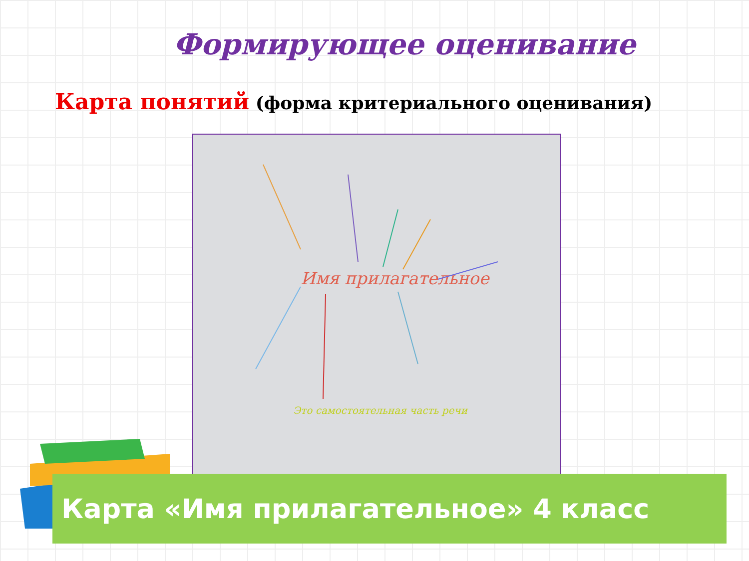Формирующее оценивание
Карта понятий (форма критериального оценивания)
Имя прилагательное
Это самостоятельная часть речи
Карта «Имя прилагательное» 4 класс